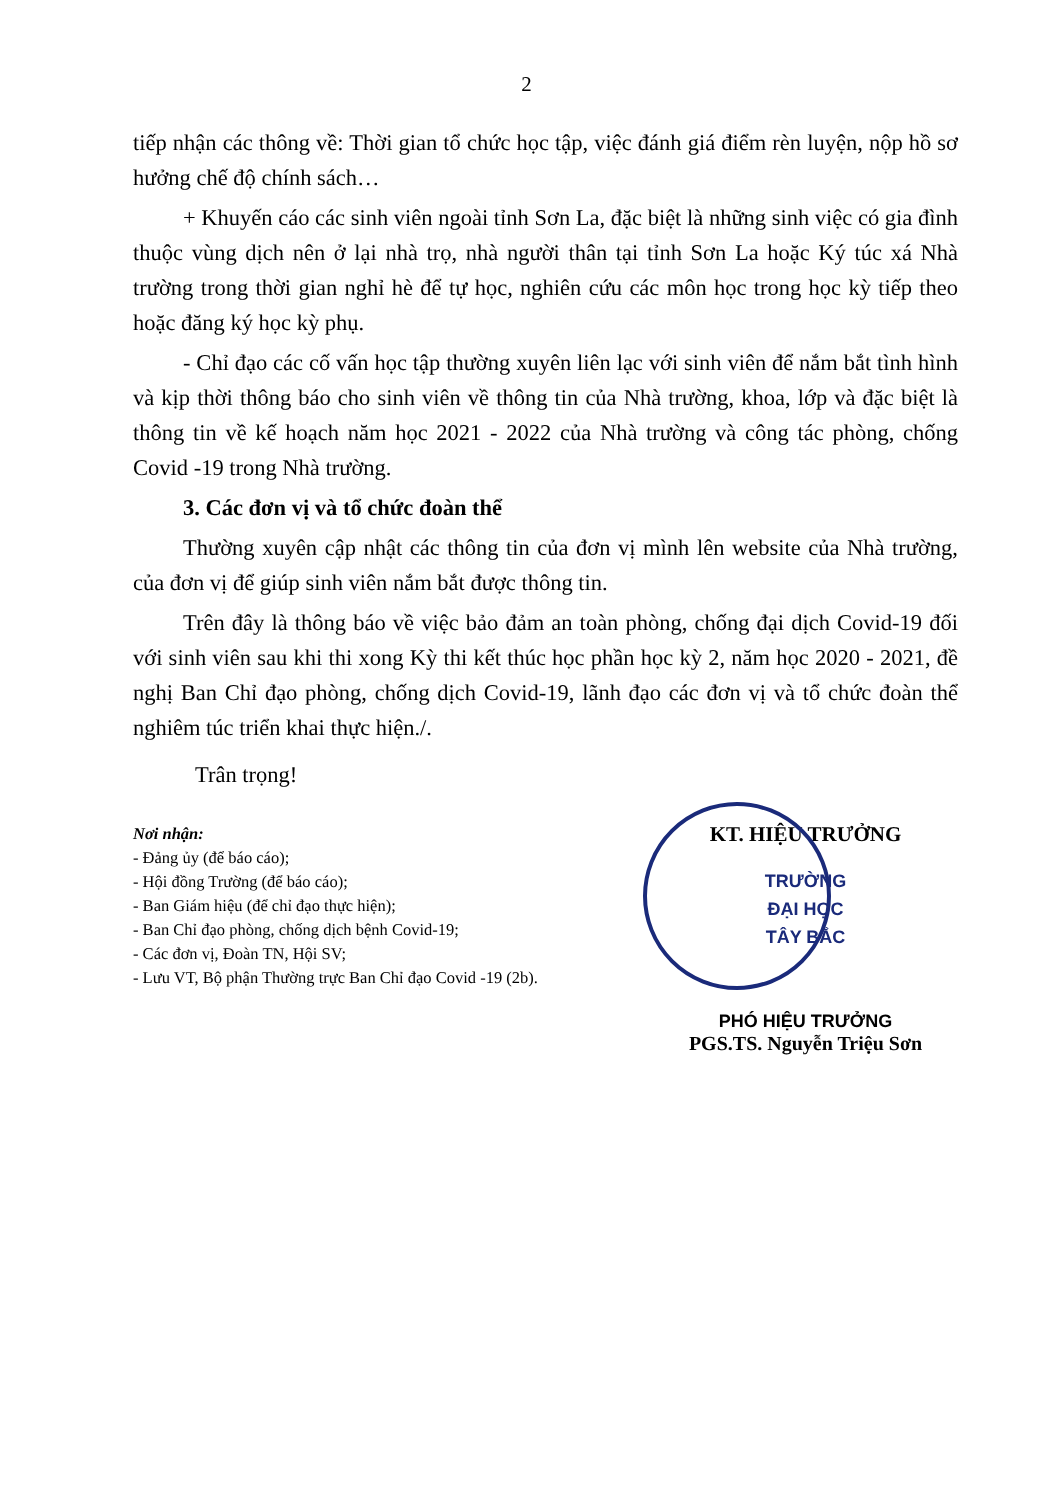2
tiếp nhận các thông về: Thời gian tổ chức học tập, việc đánh giá điểm rèn luyện, nộp hồ sơ hưởng chế độ chính sách…
+ Khuyến cáo các sinh viên ngoài tỉnh Sơn La, đặc biệt là những sinh việc có gia đình thuộc vùng dịch nên ở lại nhà trọ, nhà người thân tại tỉnh Sơn La hoặc Ký túc xá Nhà trường trong thời gian nghỉ hè để tự học, nghiên cứu các môn học trong học kỳ tiếp theo hoặc đăng ký học kỳ phụ.
- Chỉ đạo các cố vấn học tập thường xuyên liên lạc với sinh viên để nắm bắt tình hình và kịp thời thông báo cho sinh viên về thông tin của Nhà trường, khoa, lớp và đặc biệt là thông tin về kế hoạch năm học 2021 - 2022 của Nhà trường và công tác phòng, chống Covid -19 trong Nhà trường.
3. Các đơn vị và tổ chức đoàn thể
Thường xuyên cập nhật các thông tin của đơn vị mình lên website của Nhà trường, của đơn vị để giúp sinh viên nắm bắt được thông tin.
Trên đây là thông báo về việc bảo đảm an toàn phòng, chống đại dịch Covid-19 đối với sinh viên sau khi thi xong Kỳ thi kết thúc học phần học kỳ 2, năm học 2020 - 2021, đề nghị Ban Chỉ đạo phòng, chống dịch Covid-19, lãnh đạo các đơn vị và tổ chức đoàn thể nghiêm túc triển khai thực hiện./.
Trân trọng!
Nơi nhận:
- Đảng ủy (để báo cáo);
- Hội đồng Trường (để báo cáo);
- Ban Giám hiệu (để chỉ đạo thực hiện);
- Ban Chỉ đạo phòng, chống dịch bệnh Covid-19;
- Các đơn vị, Đoàn TN, Hội SV;
- Lưu VT, Bộ phận Thường trực Ban Chỉ đạo Covid -19 (2b).
KT. HIỆU TRƯỞNG
TRƯỜNG
ĐẠI HỌC
TÂY BẮC
PHÓ HIỆU TRƯỞNG
PGS.TS. Nguyễn Triệu Sơn